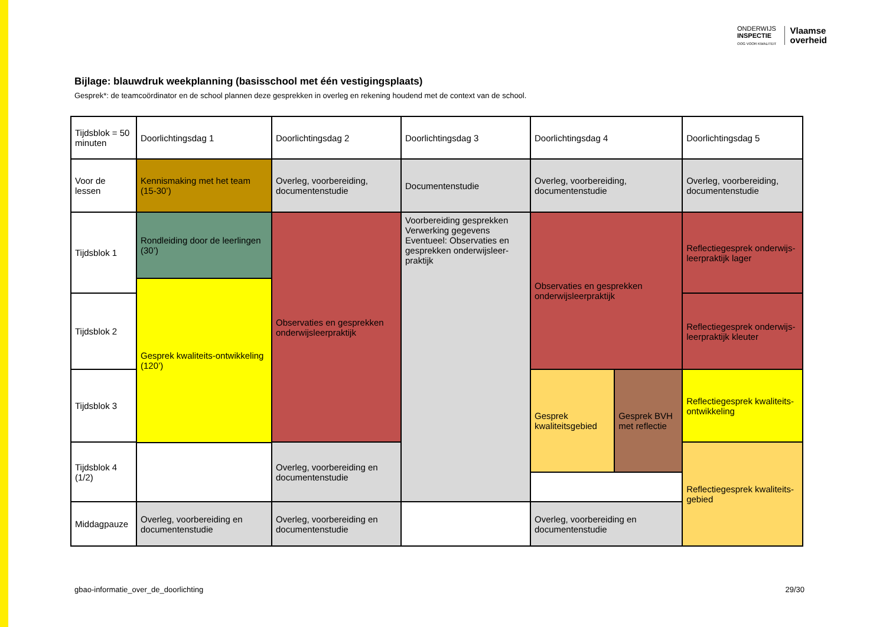ONDERWIJS
INSPECTIE
OOG VOOR KWALITEIT
Vlaamse
overheid
Bijlage: blauwdruk weekplanning (basisschool met één vestigingsplaats)
Gesprek*: de teamcoördinator en de school plannen deze gesprekken in overleg en rekening houdend met de context van de school.
| Tijdsblok = 50 minuten | Doorlichtingsdag 1 | Doorlichtingsdag 2 | Doorlichtingsdag 3 | Doorlichtingsdag 4 | | Doorlichtingsdag 5 |
| --- | --- | --- | --- | --- | --- | --- |
| Voor de lessen | Kennismaking met het team (15-30’) | Overleg, voorbereiding, documentenstudie | Documentenstudie | Overleg, voorbereiding, documentenstudie | | Overleg, voorbereiding, documentenstudie |
| Tijdsblok 1 | Rondleiding door de leerlingen (30’) | Observaties en gesprekken onderwijsleerpraktijk | Voorbereiding gesprekken Verwerking gegevens Eventueel: Observaties en gesprekken onderwijsleer-praktijk | Observaties en gesprekken onderwijsleerpraktijk | | Reflectiegesprek onderwijs-leerpraktijk lager |
| | Gesprek kwaliteits-ontwikkeling (120’) | | | | | |
| Tijdsblok 2 | | | | | | Reflectiegesprek onderwijs-leerpraktijk kleuter |
| Tijdsblok 3 | | | | Gesprek kwaliteitsgebied | Gesprek BVH met reflectie | Reflectiegesprek kwaliteits-ontwikkeling |
| Tijdsblok 4 (1/2) | | Overleg, voorbereiding en documentenstudie | | | | Reflectiegesprek kwaliteits-gebied |
| Middagpauze | Overleg, voorbereiding en documentenstudie | Overleg, voorbereiding en documentenstudie | | Overleg, voorbereiding en documentenstudie | | |
gbao-informatie_over_de_doorlichting
29/30